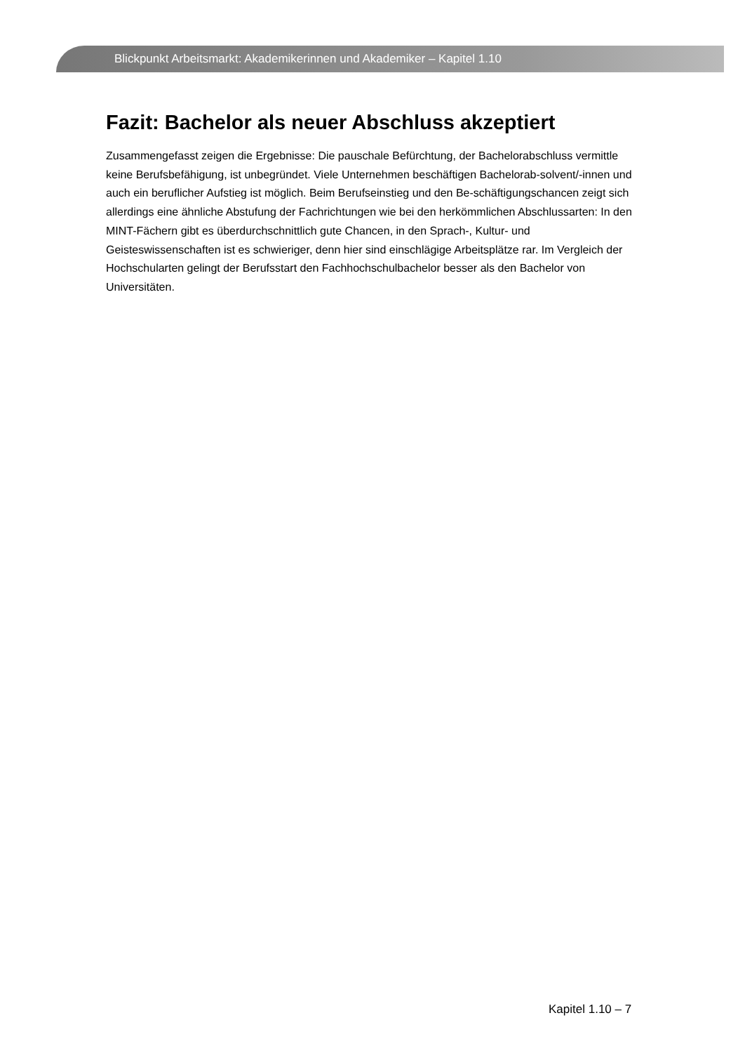Blickpunkt Arbeitsmarkt: Akademikerinnen und Akademiker – Kapitel 1.10
Fazit: Bachelor als neuer Abschluss akzeptiert
Zusammengefasst zeigen die Ergebnisse: Die pauschale Befürchtung, der Bachelorabschluss vermittle keine Berufsbefähigung, ist unbegründet. Viele Unternehmen beschäftigen Bachelorab-solvent/-innen und auch ein beruflicher Aufstieg ist möglich. Beim Berufseinstieg und den Be-schäftigungschancen zeigt sich allerdings eine ähnliche Abstufung der Fachrichtungen wie bei den herkömmlichen Abschlussarten: In den MINT-Fächern gibt es überdurchschnittlich gute Chancen, in den Sprach-, Kultur- und Geisteswissenschaften ist es schwieriger, denn hier sind einschlägige Arbeitsplätze rar. Im Vergleich der Hochschularten gelingt der Berufsstart den Fachhochschulbachelor besser als den Bachelor von Universitäten.
Kapitel 1.10 – 7